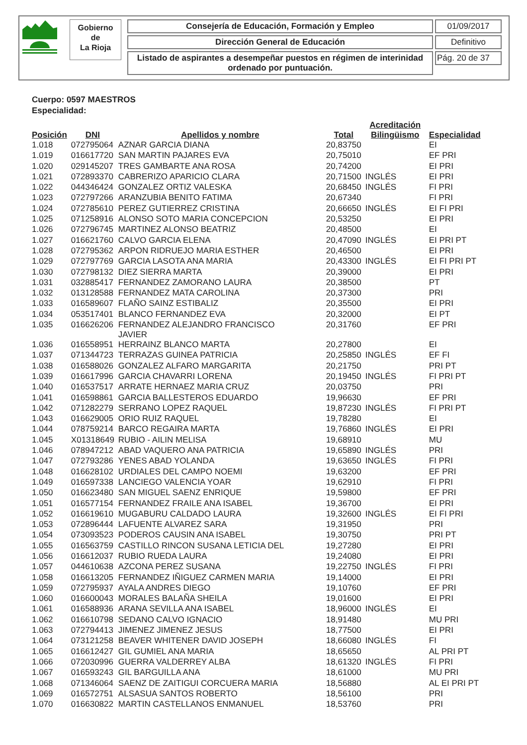Gobierno
de
La Rioja
Consejería de Educación, Formación y Empleo
Dirección General de Educación
Listado de aspirantes a desempeñar puestos en régimen de interinidad ordenado por puntuación.
01/09/2017
Definitivo
Pág. 20 de 37
Cuerpo: 0597 MAESTROS
Especialidad:
| Posición | DNI | Apellidos y nombre | Total | Acreditación Bilingüismo | Especialidad |
| --- | --- | --- | --- | --- | --- |
| 1.018 | 072795064 | AZNAR GARCIA DIANA | 20,83750 | | EI |
| 1.019 | 016617720 | SAN MARTIN PAJARES EVA | 20,75010 | | EF PRI |
| 1.020 | 029145207 | TRES GAMBARTE ANA ROSA | 20,74200 | | EI PRI |
| 1.021 | 072893370 | CABRERIZO APARICIO CLARA | 20,71500 | INGLÉS | EI PRI |
| 1.022 | 044346424 | GONZALEZ ORTIZ VALESKA | 20,68450 | INGLÉS | FI PRI |
| 1.023 | 072797266 | ARANZUBIA BENITO FATIMA | 20,67340 | | FI PRI |
| 1.024 | 072785610 | PEREZ GUTIERREZ CRISTINA | 20,66650 | INGLÉS | EI FI PRI |
| 1.025 | 071258916 | ALONSO SOTO MARIA CONCEPCION | 20,53250 | | EI PRI |
| 1.026 | 072796745 | MARTINEZ ALONSO BEATRIZ | 20,48500 | | EI |
| 1.027 | 016621760 | CALVO GARCIA ELENA | 20,47090 | INGLÉS | EI PRI PT |
| 1.028 | 072795362 | ARPON RIDRUEJO MARIA ESTHER | 20,46500 | | EI PRI |
| 1.029 | 072797769 | GARCIA LASOTA ANA MARIA | 20,43300 | INGLÉS | EI FI PRI PT |
| 1.030 | 072798132 | DIEZ SIERRA MARTA | 20,39000 | | EI PRI |
| 1.031 | 032885417 | FERNANDEZ ZAMORANO LAURA | 20,38500 | | PT |
| 1.032 | 013128588 | FERNANDEZ MATA CAROLINA | 20,37300 | | PRI |
| 1.033 | 016589607 | FLAÑO SAINZ ESTIBALIZ | 20,35500 | | EI PRI |
| 1.034 | 053517401 | BLANCO FERNANDEZ EVA | 20,32000 | | EI PT |
| 1.035 | 016626206 | FERNANDEZ ALEJANDRO FRANCISCO JAVIER | 20,31760 | | EF PRI |
| 1.036 | 016558951 | HERRAINZ BLANCO MARTA | 20,27800 | | EI |
| 1.037 | 071344723 | TERRAZAS GUINEA PATRICIA | 20,25850 | INGLÉS | EF FI |
| 1.038 | 016588026 | GONZALEZ ALFARO MARGARITA | 20,21750 | | PRI PT |
| 1.039 | 016617996 | GARCIA CHAVARRI LORENA | 20,19450 | INGLÉS | FI PRI PT |
| 1.040 | 016537517 | ARRATE HERNAEZ MARIA CRUZ | 20,03750 | | PRI |
| 1.041 | 016598861 | GARCIA BALLESTEROS EDUARDO | 19,96630 | | EF PRI |
| 1.042 | 071282279 | SERRANO LOPEZ RAQUEL | 19,87230 | INGLÉS | FI PRI PT |
| 1.043 | 016629005 | ORIO RUIZ RAQUEL | 19,78280 | | EI |
| 1.044 | 078759214 | BARCO REGAIRA MARTA | 19,76860 | INGLÉS | EI PRI |
| 1.045 | X01318649 | RUBIO - AILIN MELISA | 19,68910 | | MU |
| 1.046 | 078947212 | ABAD VAQUERO ANA PATRICIA | 19,65890 | INGLÉS | PRI |
| 1.047 | 072793286 | YENES ABAD YOLANDA | 19,63650 | INGLÉS | FI PRI |
| 1.048 | 016628102 | URDIALES DEL CAMPO NOEMI | 19,63200 | | EF PRI |
| 1.049 | 016597338 | LANCIEGO VALENCIA YOAR | 19,62910 | | FI PRI |
| 1.050 | 016623480 | SAN MIGUEL SAENZ ENRIQUE | 19,59800 | | EF PRI |
| 1.051 | 016577154 | FERNANDEZ FRAILE ANA ISABEL | 19,36700 | | EI PRI |
| 1.052 | 016619610 | MUGABURU CALDADO LAURA | 19,32600 | INGLÉS | EI FI PRI |
| 1.053 | 072896444 | LAFUENTE ALVAREZ SARA | 19,31950 | | PRI |
| 1.054 | 073093523 | PODEROS CAUSIN ANA ISABEL | 19,30750 | | PRI PT |
| 1.055 | 016563759 | CASTILLO RINCON SUSANA LETICIA DEL | 19,27280 | | EI PRI |
| 1.056 | 016612037 | RUBIO RUEDA LAURA | 19,24080 | | EI PRI |
| 1.057 | 044610638 | AZCONA PEREZ SUSANA | 19,22750 | INGLÉS | FI PRI |
| 1.058 | 016613205 | FERNANDEZ IÑIGUEZ CARMEN MARIA | 19,14000 | | EI PRI |
| 1.059 | 072795937 | AYALA ANDRES DIEGO | 19,10760 | | EF PRI |
| 1.060 | 016600043 | MORALES BALAÑA SHEILA | 19,01600 | | EI PRI |
| 1.061 | 016588936 | ARANA SEVILLA ANA ISABEL | 18,96000 | INGLÉS | EI |
| 1.062 | 016610798 | SEDANO CALVO IGNACIO | 18,91480 | | MU PRI |
| 1.063 | 072794413 | JIMENEZ JIMENEZ JESUS | 18,77500 | | EI PRI |
| 1.064 | 073121258 | BEAVER WHITENER DAVID JOSEPH | 18,66080 | INGLÉS | FI |
| 1.065 | 016612427 | GIL GUMIEL ANA MARIA | 18,65650 | | AL PRI PT |
| 1.066 | 072030996 | GUERRA VALDERREY ALBA | 18,61320 | INGLÉS | FI PRI |
| 1.067 | 016593243 | GIL BARGUILLA ANA | 18,61000 | | MU PRI |
| 1.068 | 071346064 | SAENZ DE ZAITIGUI CORCUERA MARIA | 18,56880 | | AL EI PRI PT |
| 1.069 | 016572751 | ALSASUA SANTOS ROBERTO | 18,56100 | | PRI |
| 1.070 | 016630822 | MARTIN CASTELLANOS ENMANUEL | 18,53760 | | PRI |